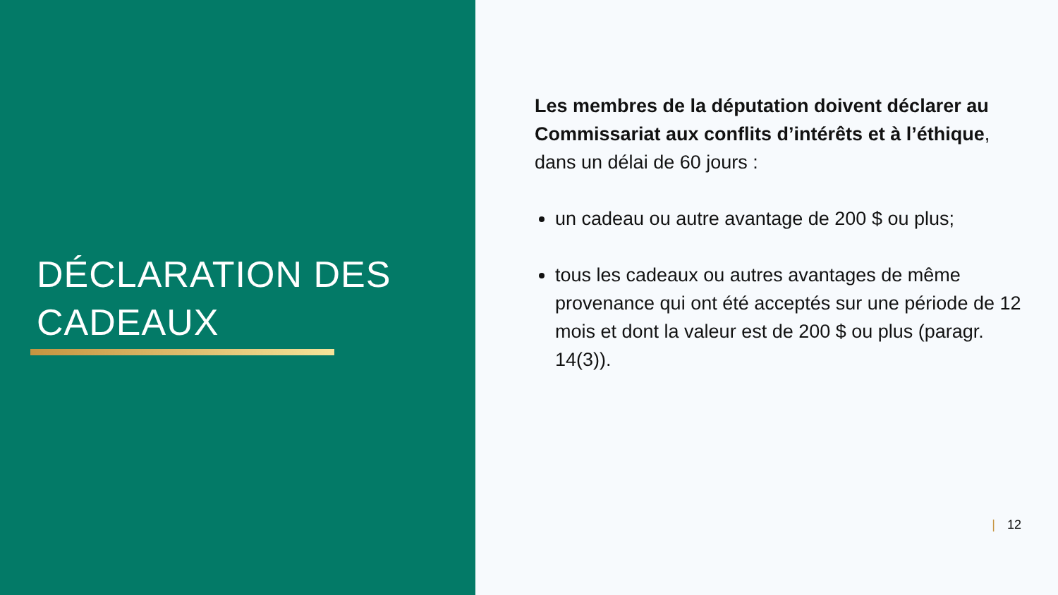DÉCLARATION DES
CADEAUX
Les membres de la députation doivent déclarer au Commissariat aux conflits d’intérêts et à l’éthique, dans un délai de 60 jours :
un cadeau ou autre avantage de 200 $ ou plus;
tous les cadeaux ou autres avantages de même provenance qui ont été acceptés sur une période de 12 mois et dont la valeur est de 200 $ ou plus (paragr. 14(3)).
| 12